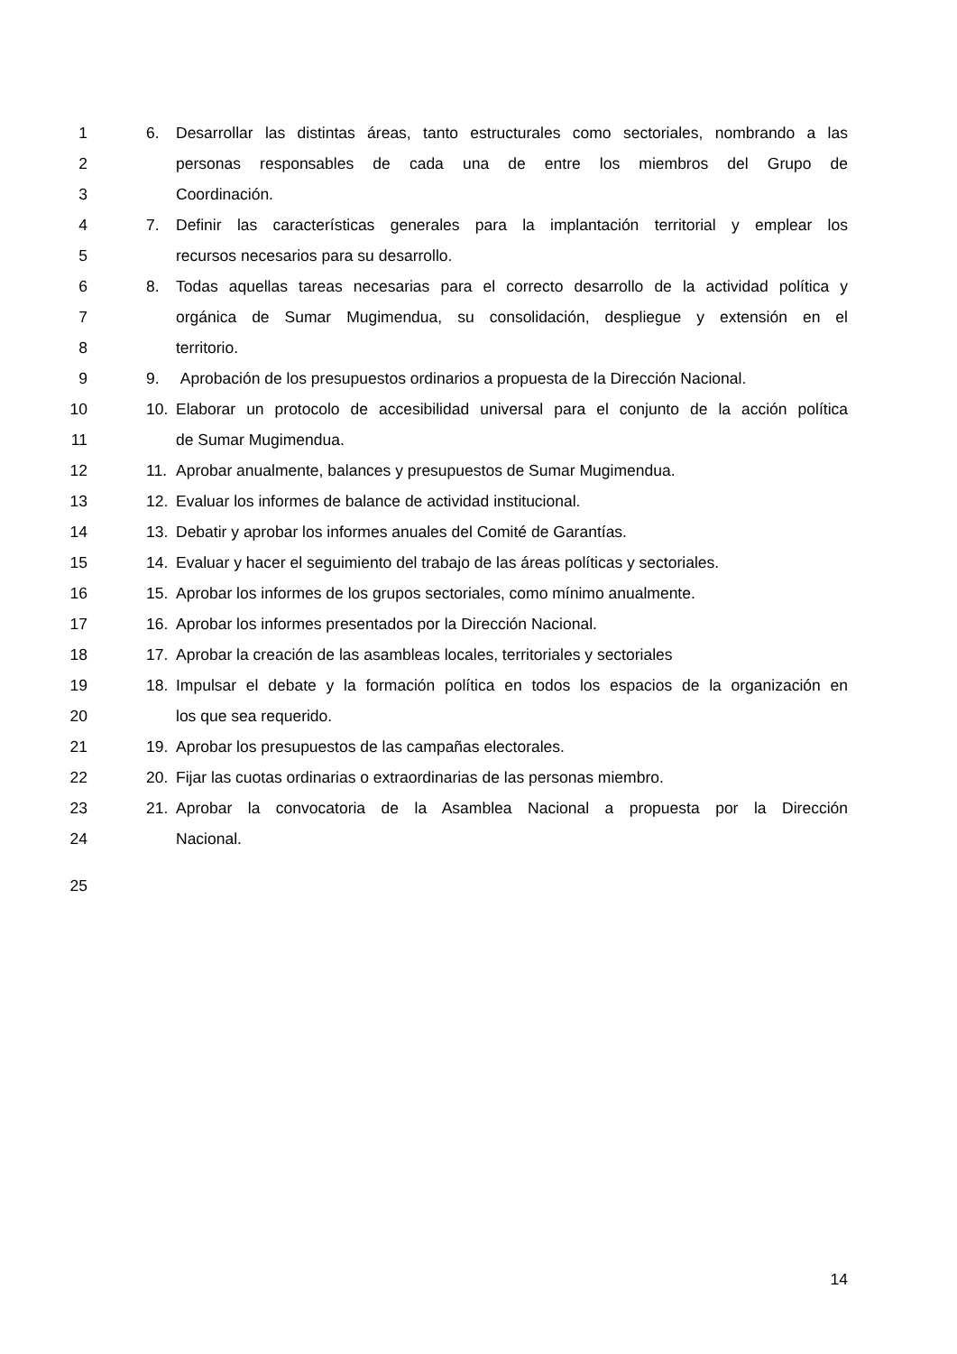1 6. Desarrollar las distintas áreas, tanto estructurales como sectoriales, nombrando a las
2 personas responsables de cada una de entre los miembros del Grupo de
3 Coordinación.
4 7. Definir las características generales para la implantación territorial y emplear los
5 recursos necesarios para su desarrollo.
6 8. Todas aquellas tareas necesarias para el correcto desarrollo de la actividad política y
7 orgánica de Sumar Mugimendua, su consolidación, despliegue y extensión en el
8 territorio.
9 9. Aprobación de los presupuestos ordinarios a propuesta de la Dirección Nacional.
10 10. Elaborar un protocolo de accesibilidad universal para el conjunto de la acción política
11 de Sumar Mugimendua.
12 11. Aprobar anualmente, balances y presupuestos de Sumar Mugimendua.
13 12. Evaluar los informes de balance de actividad institucional.
14 13. Debatir y aprobar los informes anuales del Comité de Garantías.
15 14. Evaluar y hacer el seguimiento del trabajo de las áreas políticas y sectoriales.
16 15. Aprobar los informes de los grupos sectoriales, como mínimo anualmente.
17 16. Aprobar los informes presentados por la Dirección Nacional.
18 17. Aprobar la creación de las asambleas locales, territoriales y sectoriales
19 18. Impulsar el debate y la formación política en todos los espacios de la organización en
20 los que sea requerido.
21 19. Aprobar los presupuestos de las campañas electorales.
22 20. Fijar las cuotas ordinarias o extraordinarias de las personas miembro.
23 21. Aprobar la convocatoria de la Asamblea Nacional a propuesta por la Dirección
24 Nacional.
25
14